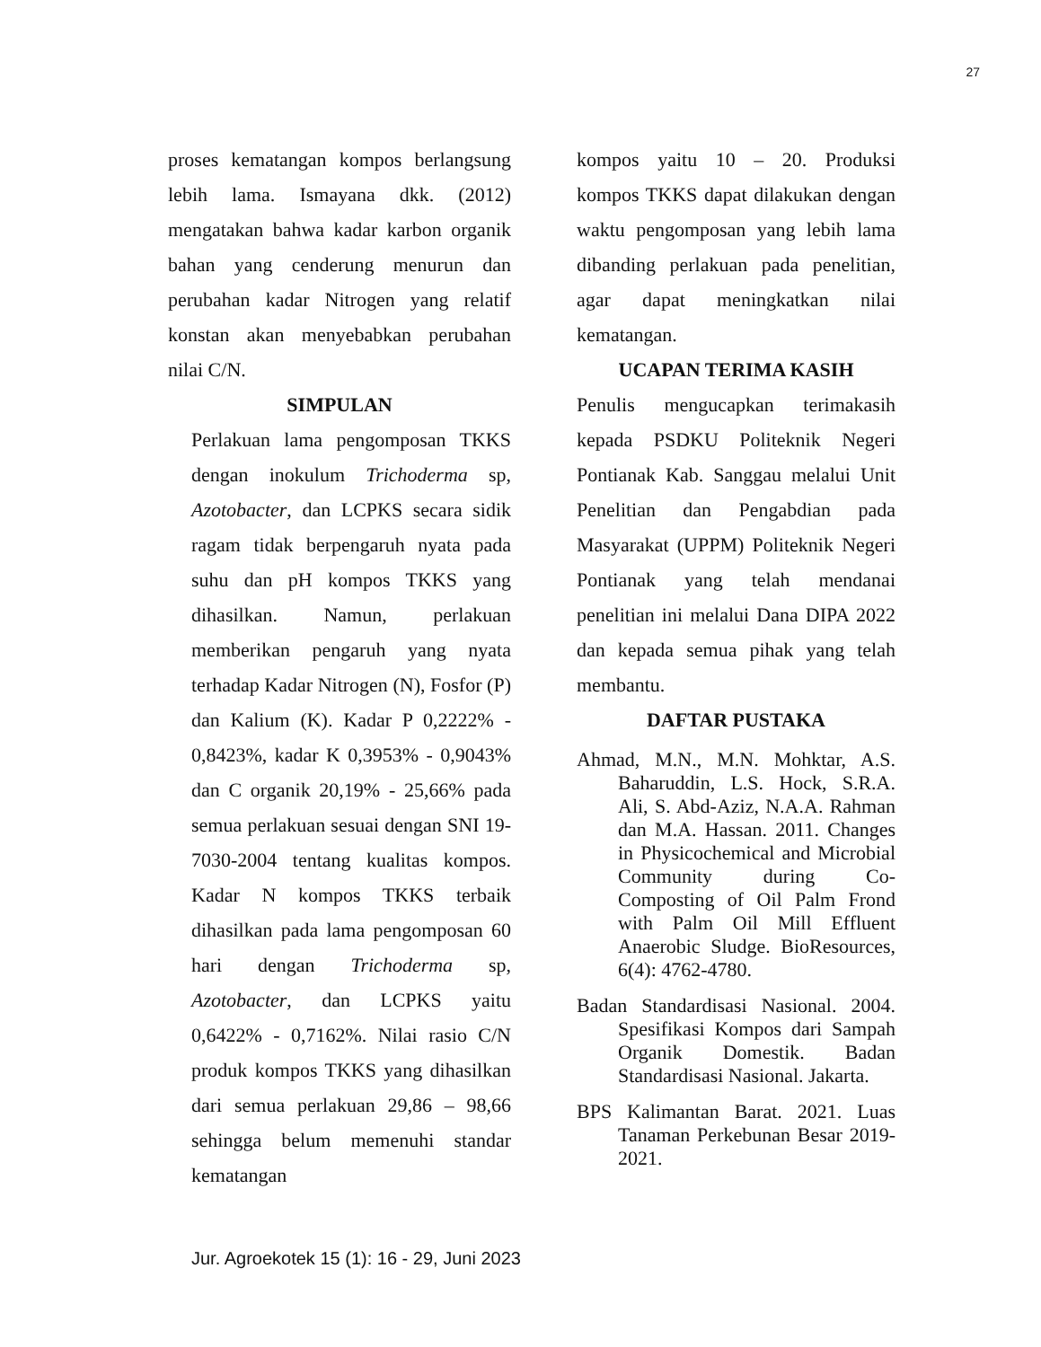27
proses kematangan kompos berlangsung lebih lama. Ismayana dkk. (2012) mengatakan bahwa kadar karbon organik bahan yang cenderung menurun dan perubahan kadar Nitrogen yang relatif konstan akan menyebabkan perubahan nilai C/N.
SIMPULAN
Perlakuan lama pengomposan TKKS dengan inokulum Trichoderma sp, Azotobacter, dan LCPKS secara sidik ragam tidak berpengaruh nyata pada suhu dan pH kompos TKKS yang dihasilkan. Namun, perlakuan memberikan pengaruh yang nyata terhadap Kadar Nitrogen (N), Fosfor (P) dan Kalium (K). Kadar P 0,2222% - 0,8423%, kadar K 0,3953% - 0,9043% dan C organik 20,19% - 25,66% pada semua perlakuan sesuai dengan SNI 19-7030-2004 tentang kualitas kompos. Kadar N kompos TKKS terbaik dihasilkan pada lama pengomposan 60 hari dengan Trichoderma sp, Azotobacter, dan LCPKS yaitu 0,6422% - 0,7162%. Nilai rasio C/N produk kompos TKKS yang dihasilkan dari semua perlakuan 29,86 – 98,66 sehingga belum memenuhi standar kematangan
kompos yaitu 10 – 20. Produksi kompos TKKS dapat dilakukan dengan waktu pengomposan yang lebih lama dibanding perlakuan pada penelitian, agar dapat meningkatkan nilai kematangan.
UCAPAN TERIMA KASIH
Penulis mengucapkan terimakasih kepada PSDKU Politeknik Negeri Pontianak Kab. Sanggau melalui Unit Penelitian dan Pengabdian pada Masyarakat (UPPM) Politeknik Negeri Pontianak yang telah mendanai penelitian ini melalui Dana DIPA 2022 dan kepada semua pihak yang telah membantu.
DAFTAR PUSTAKA
Ahmad, M.N., M.N. Mohktar, A.S. Baharuddin, L.S. Hock, S.R.A. Ali, S. Abd-Aziz, N.A.A. Rahman dan M.A. Hassan. 2011. Changes in Physicochemical and Microbial Community during Co-Composting of Oil Palm Frond with Palm Oil Mill Effluent Anaerobic Sludge. BioResources, 6(4): 4762-4780.
Badan Standardisasi Nasional. 2004. Spesifikasi Kompos dari Sampah Organik Domestik. Badan Standardisasi Nasional. Jakarta.
BPS Kalimantan Barat. 2021. Luas Tanaman Perkebunan Besar 2019-2021.
Jur. Agroekotek 15 (1): 16 - 29, Juni 2023